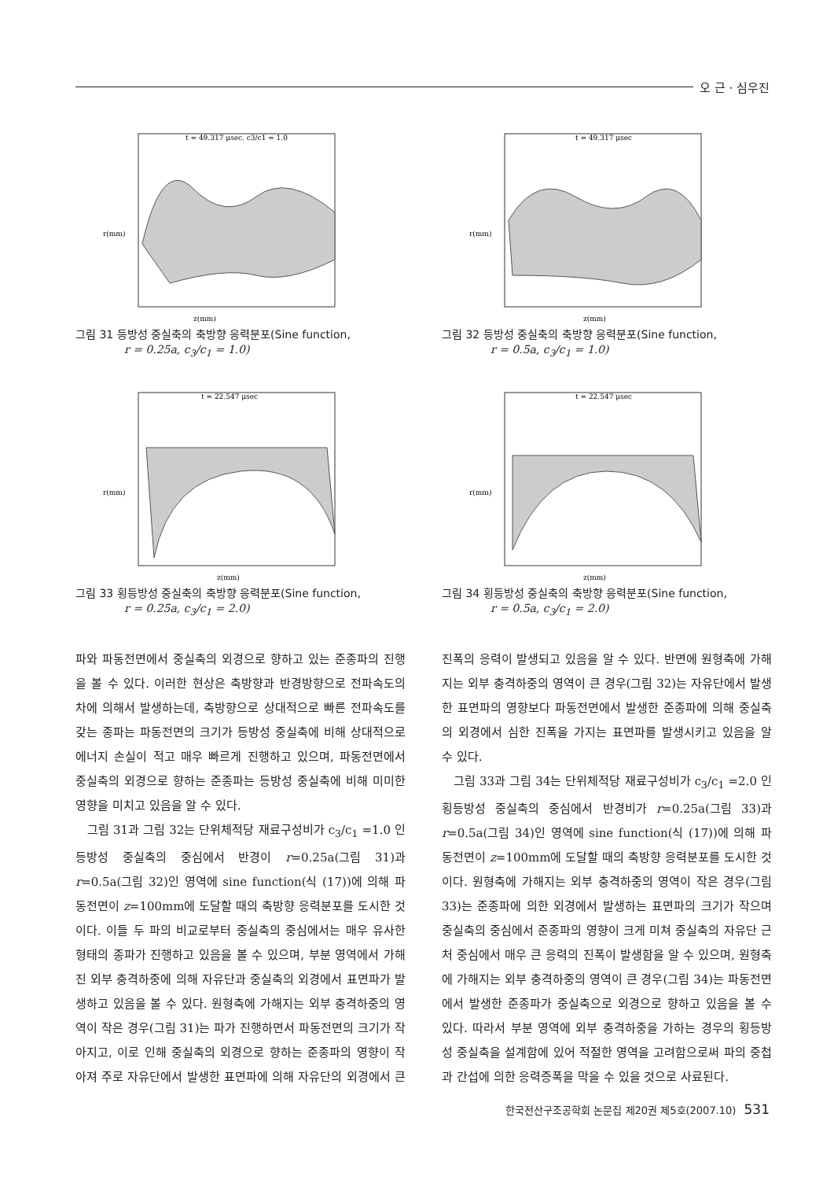오 근 · 심우진
t = 49.317 μsec. c3/c1 = 1.0
r(mm)
z(mm)
그림 31 등방성 중실축의 축방향 응력분포(Sine function,
r = 0.25a, c<sub>3</sub>/c<sub>1</sub> = 1.0)
t = 49.317 μsec
r(mm)
z(mm)
그림 32 등방성 중실축의 축방향 응력분포(Sine function,
r = 0.5a, c<sub>3</sub>/c<sub>1</sub> = 1.0)
t = 22.547 μsec
r(mm)
z(mm)
그림 33 횡등방성 중실축의 축방향 응력분포(Sine function,
r = 0.25a, c<sub>3</sub>/c<sub>1</sub> = 2.0)
t = 22.547 μsec
r(mm)
z(mm)
그림 34 횡등방성 중실축의 축방향 응력분포(Sine function,
r = 0.5a, c<sub>3</sub>/c<sub>1</sub> = 2.0)
파와 파동전면에서 중실축의 외경으로 향하고 있는 준종파의 진행을 볼 수 있다. 이러한 현상은 축방향과 반경방향으로 전파속도의 차에 의해서 발생하는데, 축방향으로 상대적으로 빠른 전파속도를 갖는 종파는 파동전면의 크기가 등방성 중실축에 비해 상대적으로 에너지 손실이 적고 매우 빠르게 진행하고 있으며, 파동전면에서 중실축의 외경으로 향하는 준종파는 등방성 중실축에 비해 미미한 영향을 미치고 있음을 알 수 있다.
그림 31과 그림 32는 단위체적당 재료구성비가 c<sub>3</sub>/c<sub>1</sub> =1.0 인 등방성 중실축의 중심에서 반경이 r=0.25a(그림 31)과 r=0.5a(그림 32)인 영역에 sine function(식 (17))에 의해 파동전면이 z=100mm에 도달할 때의 축방향 응력분포를 도시한 것이다. 이들 두 파의 비교로부터 중실축의 중심에서는 매우 유사한 형태의 종파가 진행하고 있음을 볼 수 있으며, 부분 영역에서 가해진 외부 충격하중에 의해 자유단과 중실축의 외경에서 표면파가 발생하고 있음을 볼 수 있다. 원형축에 가해지는 외부 충격하중의 영역이 작은 경우(그림 31)는 파가 진행하면서 파동전면의 크기가 작아지고, 이로 인해 중실축의 외경으로 향하는 준종파의 영향이 작아져 주로 자유단에서 발생한 표면파에 의해 자유단의 외경에서 큰 진폭의 응력이 발생되고 있음을 알 수 있다. 반면에 원형축에 가해지는 외부 충격하중의 영역이 큰 경우(그림 32)는 자유단에서 발생한 표면파의 영향보다 파동전면에서 발생한 준종파에 의해 중실축의 외경에서 심한 진폭을 가지는 표면파를 발생시키고 있음을 알 수 있다.
그림 33과 그림 34는 단위체적당 재료구성비가 c<sub>3</sub>/c<sub>1</sub> =2.0 인 횡등방성 중실축의 중심에서 반경비가 r=0.25a(그림 33)과 r=0.5a(그림 34)인 영역에 sine function(식 (17))에 의해 파동전면이 z=100mm에 도달할 때의 축방향 응력분포를 도시한 것이다. 원형축에 가해지는 외부 충격하중의 영역이 작은 경우(그림 33)는 준종파에 의한 외경에서 발생하는 표면파의 크기가 작으며 중실축의 중심에서 준종파의 영향이 크게 미쳐 중실축의 자유단 근처 중심에서 매우 큰 응력의 진폭이 발생함을 알 수 있으며, 원형축에 가해지는 외부 충격하중의 영역이 큰 경우(그림 34)는 파동전면에서 발생한 준종파가 중실축으로 외경으로 향하고 있음을 볼 수 있다. 따라서 부분 영역에 외부 충격하중을 가하는 경우의 횡등방성 중실축을 설계함에 있어 적절한 영역을 고려함으로써 파의 중첩과 간섭에 의한 응력증폭을 막을 수 있을 것으로 사료된다.
한국전산구조공학회 논문집 제20권 제5호(2007.10) 531